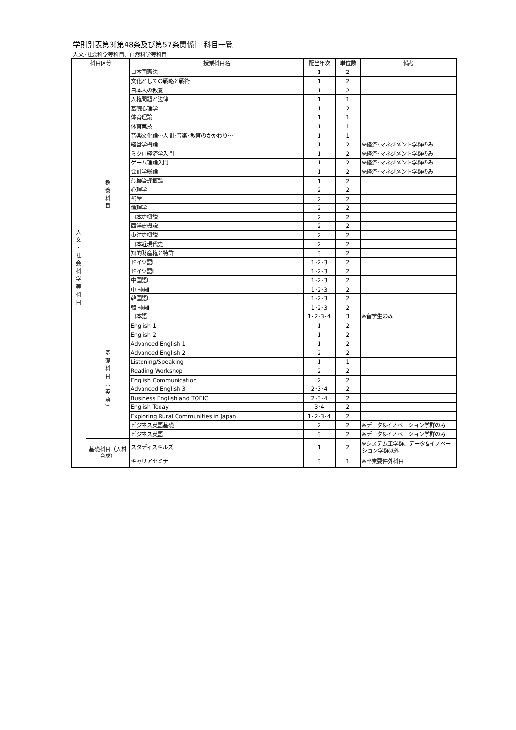学則別表第3[第48条及び第57条関係]　科目一覧
人文･社会科学等科目、自然科学等科目
| 科目区分 | | 授業科目名 | 配当年次 | 単位数 | 備考 |
| --- | --- | --- | --- | --- | --- |
| 人 文 ・ 社 会 科 学 等 科 目 | 教 養 科 目 | 日本国憲法 | 1 | 2 | |
| | | 文化としての戦略と戦術 | 1 | 2 | |
| | | 日本人の教養 | 1 | 2 | |
| | | 人権問題と法律 | 1 | 1 | |
| | | 基礎心理学 | 1 | 2 | |
| | | 体育理論 | 1 | 1 | |
| | | 体育実技 | 1 | 1 | |
| | | 音楽文化論～人間･音楽･教育のかかわり～ | 1 | 1 | |
| | | 経営学概論 | 1 | 2 | ※経済･マネジメント学群のみ |
| | | ミクロ経済学入門 | 1 | 2 | ※経済･マネジメント学群のみ |
| | | ゲーム理論入門 | 1 | 2 | ※経済･マネジメント学群のみ |
| | | 会計学総論 | 1 | 2 | ※経済･マネジメント学群のみ |
| | | 危機管理概論 | 1 | 2 | |
| | | 心理学 | 2 | 2 | |
| | | 哲学 | 2 | 2 | |
| | | 倫理学 | 2 | 2 | |
| | | 日本史概説 | 2 | 2 | |
| | | 西洋史概説 | 2 | 2 | |
| | | 東洋史概説 | 2 | 2 | |
| | | 日本近現代史 | 2 | 2 | |
| | | 知的財産権と特許 | 3 | 2 | |
| | | ドイツ語Ⅰ | 1･2･3 | 2 | |
| | | ドイツ語Ⅱ | 1･2･3 | 2 | |
| | | 中国語Ⅰ | 1･2･3 | 2 | |
| | | 中国語Ⅱ | 1･2･3 | 2 | |
| | | 韓国語Ⅰ | 1･2･3 | 2 | |
| | | 韓国語Ⅱ | 1･2･3 | 2 | |
| | | 日本語 | 1･2･3･4 | 3 | ※留学生のみ |
| | 基 礎 科 目 ︵ 英 語 ︶ | English 1 | 1 | 2 | |
| | | English 2 | 1 | 2 | |
| | | Advanced English 1 | 1 | 2 | |
| | | Advanced English 2 | 2 | 2 | |
| | | Listening/Speaking | 1 | 1 | |
| | | Reading Workshop | 2 | 2 | |
| | | English Communication | 2 | 2 | |
| | | Advanced English 3 | 2･3･4 | 2 | |
| | | Business English and TOEIC | 2･3･4 | 2 | |
| | | English Today | 3･4 | 2 | |
| | | Exploring Rural Communities in Japan | 1･2･3･4 | 2 | |
| | | ビジネス英語基礎 | 2 | 2 | ※データ&イノベーション学群のみ |
| | | ビジネス英語 | 3 | 2 | ※データ&イノベーション学群のみ |
| | 基礎科目（人材育成） | スタディスキルズ | 1 | 2 | ※システム工学群、データ&イノベーション学群以外 |
| | | キャリアセミナー | 3 | 1 | ※卒業要件外科目 |